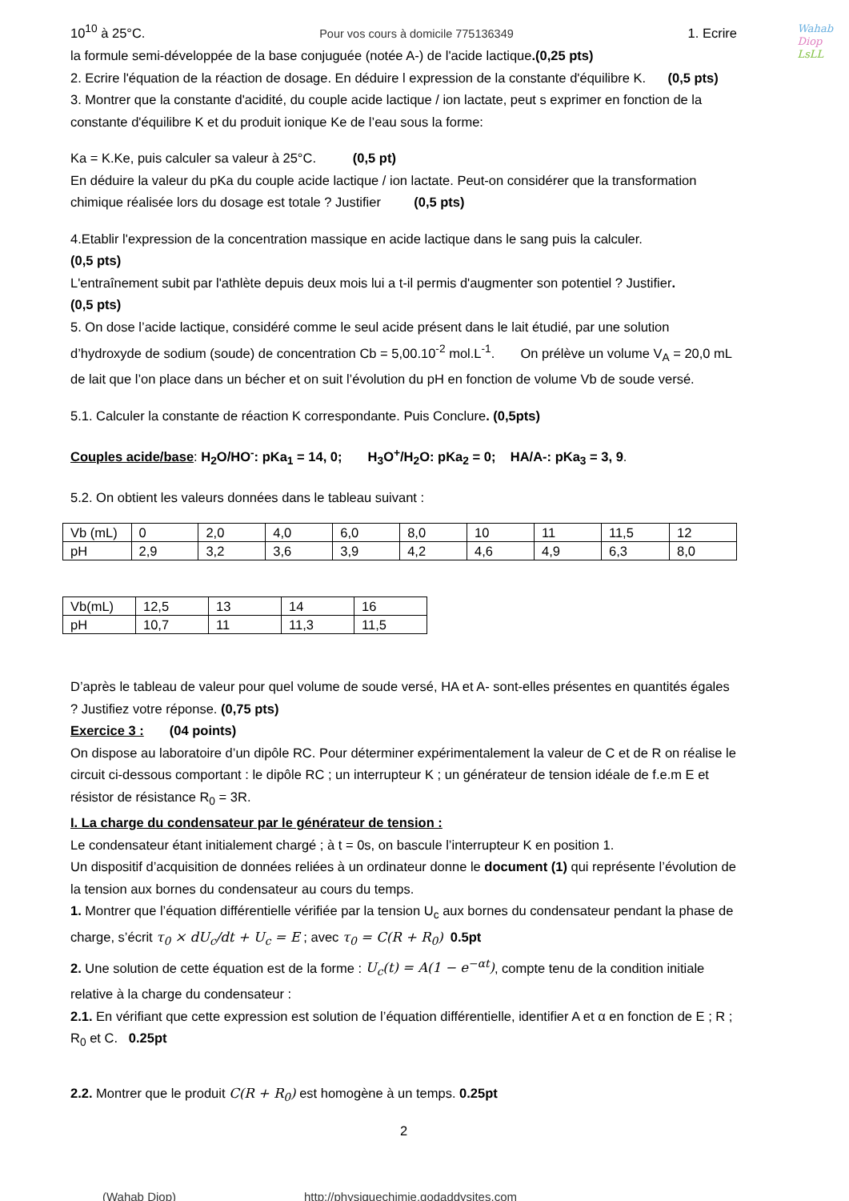Wahab
Diop
LsLL
10<sup>10</sup> à 25°C. Pour vos cours à domicile 775136349 1. Ecrire
la formule semi-développée de la base conjuguée (notée A-) de l'acide lactique.(0,25 pts)
2. Ecrire l'équation de la réaction de dosage. En déduire l expression de la constante d'équilibre K. (0,5 pts)
3. Montrer que la constante d'acidité, du couple acide lactique / ion lactate, peut s exprimer en fonction de la constante d'équilibre K et du produit ionique Ke de l’eau sous la forme:
Ka = K.Ke, puis calculer sa valeur à 25°C. (0,5 pt)
En déduire la valeur du pKa du couple acide lactique / ion lactate. Peut-on considérer que la transformation chimique réalisée lors du dosage est totale ? Justifier (0,5 pts)
4.Etablir l'expression de la concentration massique en acide lactique dans le sang puis la calculer.
(0,5 pts)
L'entraînement subit par l'athlète depuis deux mois lui a t-il permis d'augmenter son potentiel ? Justifier.
(0,5 pts)
5. On dose l’acide lactique, considéré comme le seul acide présent dans le lait étudié, par une solution d’hydroxyde de sodium (soude) de concentration Cb = 5,00.10<sup>-2</sup> mol.L<sup>-1</sup>. On prélève un volume V<sub>A</sub> = 20,0 mL de lait que l’on place dans un bécher et on suit l’évolution du pH en fonction de volume Vb de soude versé.
5.1. Calculer la constante de réaction K correspondante. Puis Conclure. (0,5pts)
Couples acide/base: H<sub>2</sub>O/HO<sup>-</sup>: pKa<sub>1</sub> = 14, 0; H<sub>3</sub>O<sup>+</sup>/H<sub>2</sub>O: pKa<sub>2</sub> = 0; HA/A-: pKa<sub>3</sub> = 3, 9.
5.2. On obtient les valeurs données dans le tableau suivant :
| Vb (mL) | 0 | 2,0 | 4,0 | 6,0 | 8,0 | 10 | 11 | 11,5 | 12 |
| pH | 2,9 | 3,2 | 3,6 | 3,9 | 4,2 | 4,6 | 4,9 | 6,3 | 8,0 |
| Vb(mL) | 12,5 | 13 | 14 | 16 |
| pH | 10,7 | 11 | 11,3 | 11,5 |
D’après le tableau de valeur pour quel volume de soude versé, HA et A- sont-elles présentes en quantités égales ? Justifiez votre réponse. (0,75 pts)
Exercice 3 : (04 points)
On dispose au laboratoire d’un dipôle RC. Pour déterminer expérimentalement la valeur de C et de R on réalise le circuit ci-dessous comportant : le dipôle RC ; un interrupteur K ; un générateur de tension idéale de f.e.m E et résistor de résistance R<sub>0</sub> = 3R.
I. La charge du condensateur par le générateur de tension :
Le condensateur étant initialement chargé ; à t = 0s, on bascule l’interrupteur K en position 1.
Un dispositif d’acquisition de données reliées à un ordinateur donne le document (1) qui représente l’évolution de la tension aux bornes du condensateur au cours du temps.
1. Montrer que l’équation différentielle vérifiée par la tension U<sub>c</sub> aux bornes du condensateur pendant la phase de charge, s’écrit τ<sub>0</sub> × dU<sub>c</sub>/dt + U<sub>c</sub> = E ; avec τ<sub>0</sub> = C(R + R<sub>0</sub>) 0.5pt
2. Une solution de cette équation est de la forme : U<sub>c</sub>(t) = A(1 − e<sup>−αt</sup>), compte tenu de la condition initiale relative à la charge du condensateur :
2.1. En vérifiant que cette expression est solution de l’équation différentielle, identifier A et α en fonction de E ; R ; R<sub>0</sub> et C. 0.25pt
2.2. Montrer que le produit C(R + R<sub>0</sub>) est homogène à un temps. 0.25pt
2
(Wahab Diop) http://physiquechimie.godaddysites.com